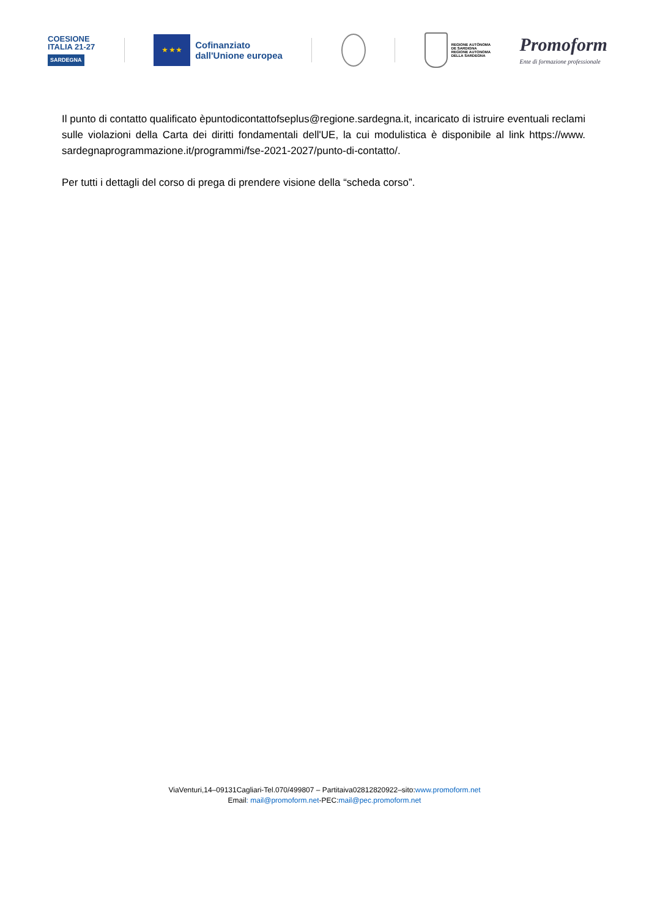COESIONE
ITALIA 21-27
SARDEGNA
★ ★ ★
Cofinanziato
dall'Unione europea
REGIONE AUTÒNOMA
DE SARDIGNA
REGIONE AUTONOMA
DELLA SARDEGNA
Promoform
Ente di formazione professionale
Il punto di contatto qualificato èpuntodicontattofseplus@regione.sardegna.it, incaricato di istruire eventuali reclami sulle violazioni della Carta dei diritti fondamentali dell'UE, la cui modulistica è disponibile al link https://www. sardegnaprogrammazione.it/programmi/fse-2021-2027/punto-di-contatto/.
Per tutti i dettagli del corso di prega di prendere visione della “scheda corso”.
ViaVenturi,14–09131Cagliari-Tel.070/499807 – Partitaiva02812820922–sito:www.promoform.net
Email: mail@promoform.net-PEC:mail@pec.promoform.net